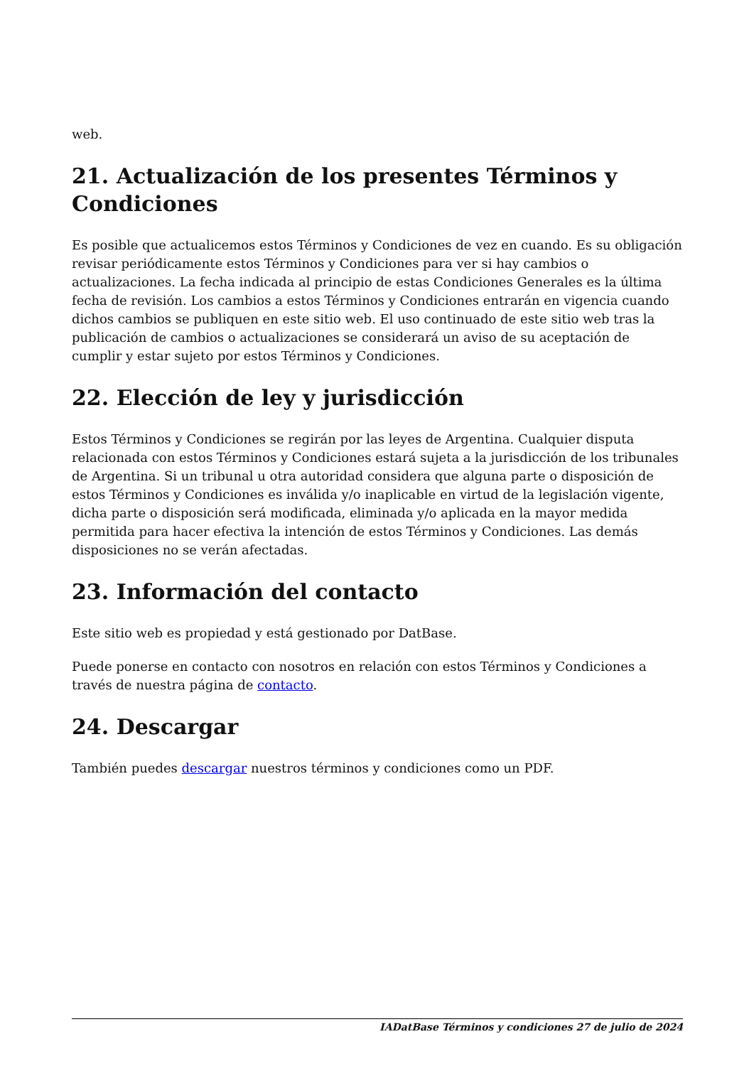web.
21. Actualización de los presentes Términos y Condiciones
Es posible que actualicemos estos Términos y Condiciones de vez en cuando. Es su obligación revisar periódicamente estos Términos y Condiciones para ver si hay cambios o actualizaciones. La fecha indicada al principio de estas Condiciones Generales es la última fecha de revisión. Los cambios a estos Términos y Condiciones entrarán en vigencia cuando dichos cambios se publiquen en este sitio web. El uso continuado de este sitio web tras la publicación de cambios o actualizaciones se considerará un aviso de su aceptación de cumplir y estar sujeto por estos Términos y Condiciones.
22. Elección de ley y jurisdicción
Estos Términos y Condiciones se regirán por las leyes de Argentina. Cualquier disputa relacionada con estos Términos y Condiciones estará sujeta a la jurisdicción de los tribunales de Argentina. Si un tribunal u otra autoridad considera que alguna parte o disposición de estos Términos y Condiciones es inválida y/o inaplicable en virtud de la legislación vigente, dicha parte o disposición será modificada, eliminada y/o aplicada en la mayor medida permitida para hacer efectiva la intención de estos Términos y Condiciones. Las demás disposiciones no se verán afectadas.
23. Información del contacto
Este sitio web es propiedad y está gestionado por DatBase.
Puede ponerse en contacto con nosotros en relación con estos Términos y Condiciones a través de nuestra página de contacto.
24. Descargar
También puedes descargar nuestros términos y condiciones como un PDF.
IADatBase Términos y condiciones 27 de julio de 2024